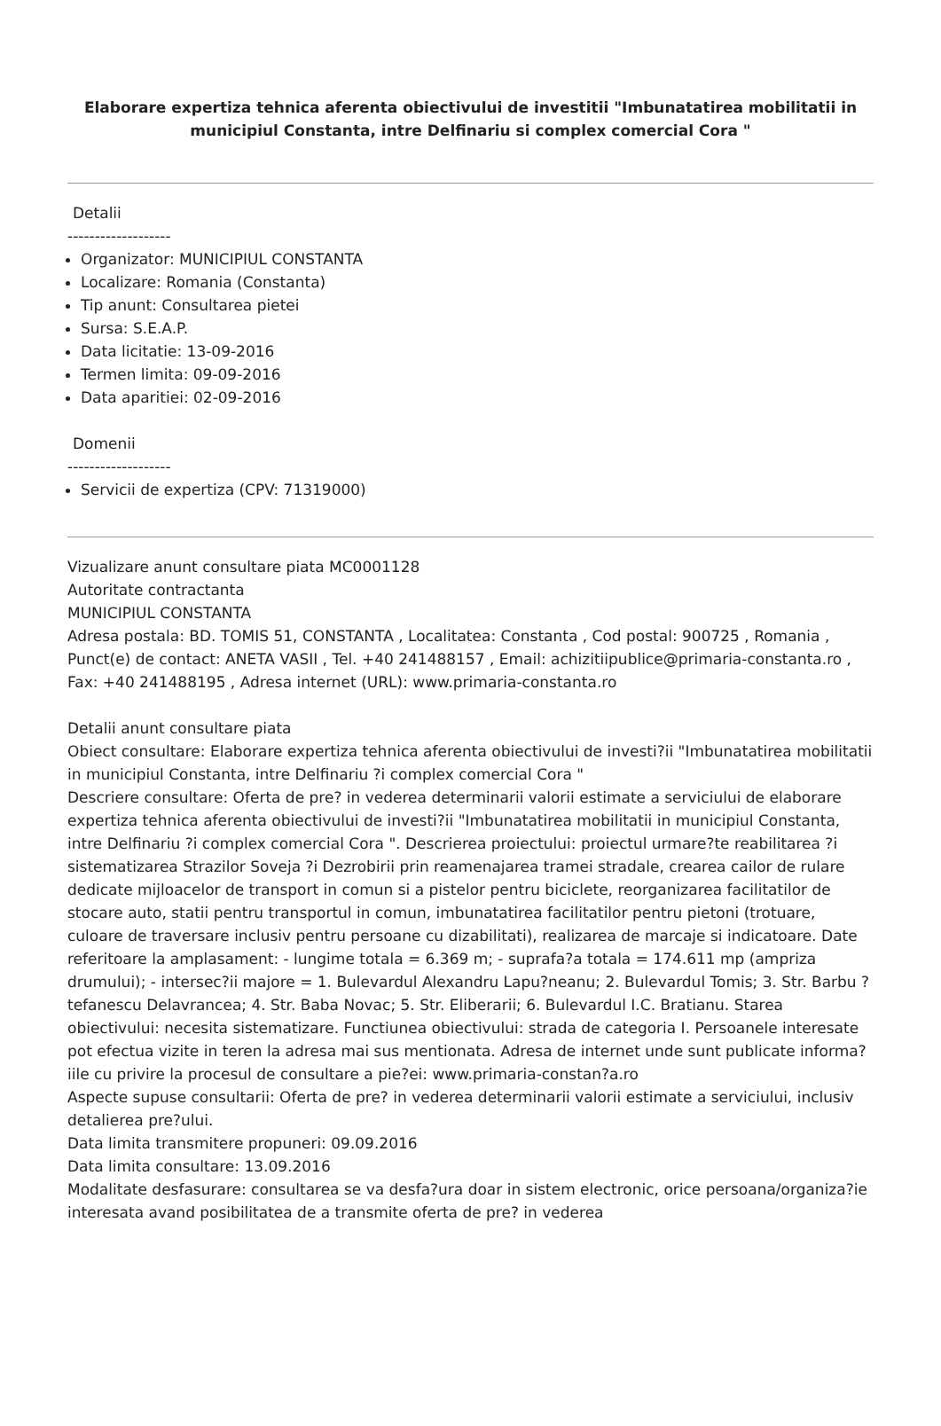Elaborare expertiza tehnica aferenta obiectivului de investitii "Imbunatatirea mobilitatii in municipiul Constanta, intre Delfinariu si complex comercial Cora "
Detalii
-------------------
Organizator: MUNICIPIUL CONSTANTA
Localizare: Romania (Constanta)
Tip anunt: Consultarea pietei
Sursa: S.E.A.P.
Data licitatie: 13-09-2016
Termen limita: 09-09-2016
Data aparitiei: 02-09-2016
Domenii
-------------------
Servicii de expertiza (CPV: 71319000)
Vizualizare anunt consultare piata MC0001128
Autoritate contractanta
MUNICIPIUL CONSTANTA
Adresa postala: BD. TOMIS 51, CONSTANTA , Localitatea: Constanta , Cod postal: 900725 , Romania , Punct(e) de contact: ANETA VASII , Tel. +40 241488157 , Email: achizitiipublice@primaria-constanta.ro , Fax: +40 241488195 , Adresa internet (URL): www.primaria-constanta.ro
Detalii anunt consultare piata
Obiect consultare: Elaborare expertiza tehnica aferenta obiectivului de investi?ii "Imbunatatirea mobilitatii in municipiul Constanta, intre Delfinariu ?i complex comercial Cora "
Descriere consultare: Oferta de pre? in vederea determinarii valorii estimate a serviciului de elaborare expertiza tehnica aferenta obiectivului de investi?ii "Imbunatatirea mobilitatii in municipiul Constanta, intre Delfinariu ?i complex comercial Cora ". Descrierea proiectului: proiectul urmare?te reabilitarea ?i sistematizarea Strazilor Soveja ?i Dezrobirii prin reamenajarea tramei stradale, crearea cailor de rulare dedicate mijloacelor de transport in comun si a pistelor pentru biciclete, reorganizarea facilitatilor de stocare auto, statii pentru transportul in comun, imbunatatirea facilitatilor pentru pietoni (trotuare, culoare de traversare inclusiv pentru persoane cu dizabilitati), realizarea de marcaje si indicatoare. Date referitoare la amplasament: - lungime totala = 6.369 m; - suprafa?a totala = 174.611 mp (ampriza drumului); - intersec?ii majore = 1. Bulevardul Alexandru Lapu?neanu; 2. Bulevardul Tomis; 3. Str. Barbu ?tefanescu Delavrancea; 4. Str. Baba Novac; 5. Str. Eliberarii; 6. Bulevardul I.C. Bratianu. Starea obiectivului: necesita sistematizare. Functiunea obiectivului: strada de categoria I. Persoanele interesate pot efectua vizite in teren la adresa mai sus mentionata. Adresa de internet unde sunt publicate informa?iile cu privire la procesul de consultare a pie?ei: www.primaria-constan?a.ro
Aspecte supuse consultarii: Oferta de pre? in vederea determinarii valorii estimate a serviciului, inclusiv detalierea pre?ului.
Data limita transmitere propuneri: 09.09.2016
Data limita consultare: 13.09.2016
Modalitate desfasurare: consultarea se va desfa?ura doar in sistem electronic, orice persoana/organiza?ie interesata avand posibilitatea de a transmite oferta de pre? in vederea